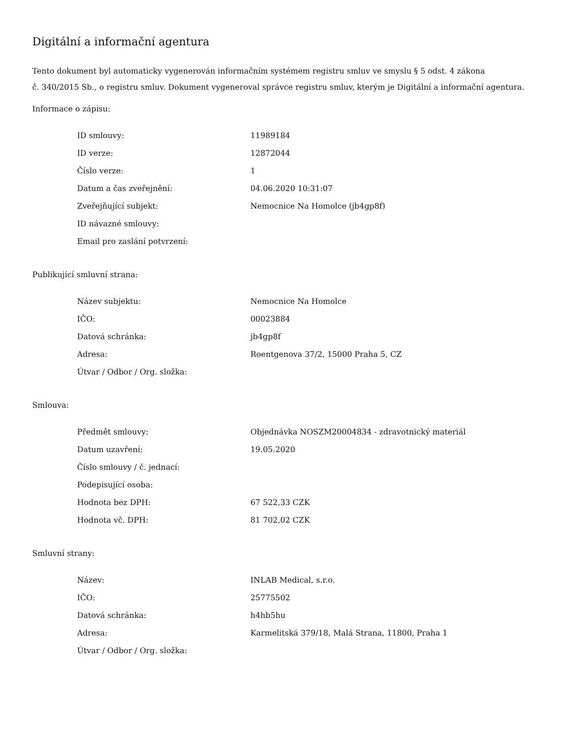Digitální a informační agentura
Tento dokument byl automaticky vygenerován informačním systémem registru smluv ve smyslu § 5 odst. 4 zákona
č. 340/2015 Sb., o registru smluv. Dokument vygeneroval správce registru smluv, kterým je Digitální a informační agentura.
Informace o zápisu:
| ID smlouvy: | 11989184 |
| ID verze: | 12872044 |
| Číslo verze: | 1 |
| Datum a čas zveřejnění: | 04.06.2020 10:31:07 |
| Zveřejňující subjekt: | Nemocnice Na Homolce (jb4gp8f) |
| ID návazné smlouvy: | |
| Email pro zaslání potvrzení: | |
Publikující smluvní strana:
| Název subjektu: | Nemocnice Na Homolce |
| IČO: | 00023884 |
| Datová schránka: | jb4gp8f |
| Adresa: | Roentgenova 37/2, 15000 Praha 5, CZ |
| Útvar / Odbor / Org. složka: | |
Smlouva:
| Předmět smlouvy: | Objednávka NOSZM20004834 - zdravotnický materiál |
| Datum uzavření: | 19.05.2020 |
| Číslo smlouvy / č. jednací: | |
| Podepisující osoba: | |
| Hodnota bez DPH: | 67 522,33 CZK |
| Hodnota vč. DPH: | 81 702,02 CZK |
Smluvní strany:
| Název: | INLAB Medical, s.r.o. |
| IČO: | 25775502 |
| Datová schránka: | h4hb5hu |
| Adresa: | Karmelitská 379/18, Malá Strana, 11800, Praha 1 |
| Útvar / Odbor / Org. složka: | |